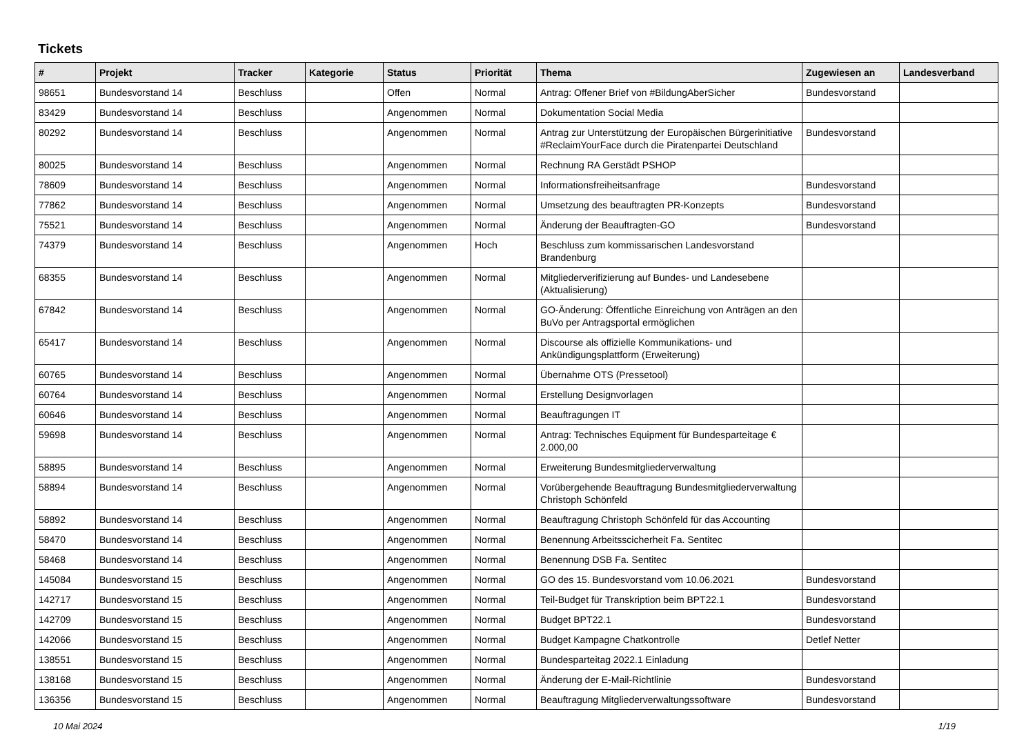Tickets
| # | Projekt | Tracker | Kategorie | Status | Priorität | Thema | Zugewiesen an | Landesverband |
| --- | --- | --- | --- | --- | --- | --- | --- | --- |
| 98651 | Bundesvorstand 14 | Beschluss | | Offen | Normal | Antrag: Offener Brief von #BildungAberSicher | Bundesvorstand | |
| 83429 | Bundesvorstand 14 | Beschluss | | Angenommen | Normal | Dokumentation Social Media | | |
| 80292 | Bundesvorstand 14 | Beschluss | | Angenommen | Normal | Antrag zur Unterstützung der Europäischen Bürgerinitiative #ReclaimYourFace durch die Piratenpartei Deutschland | Bundesvorstand | |
| 80025 | Bundesvorstand 14 | Beschluss | | Angenommen | Normal | Rechnung RA Gerstädt PSHOP | | |
| 78609 | Bundesvorstand 14 | Beschluss | | Angenommen | Normal | Informationsfreiheitsanfrage | Bundesvorstand | |
| 77862 | Bundesvorstand 14 | Beschluss | | Angenommen | Normal | Umsetzung des beauftragten PR-Konzepts | Bundesvorstand | |
| 75521 | Bundesvorstand 14 | Beschluss | | Angenommen | Normal | Änderung der Beauftragten-GO | Bundesvorstand | |
| 74379 | Bundesvorstand 14 | Beschluss | | Angenommen | Hoch | Beschluss zum kommissarischen Landesvorstand Brandenburg | | |
| 68355 | Bundesvorstand 14 | Beschluss | | Angenommen | Normal | Mitgliederverifizierung auf Bundes- und Landesebene (Aktualisierung) | | |
| 67842 | Bundesvorstand 14 | Beschluss | | Angenommen | Normal | GO-Änderung: Öffentliche Einreichung von Anträgen an den BuVo per Antragsportal ermöglichen | | |
| 65417 | Bundesvorstand 14 | Beschluss | | Angenommen | Normal | Discourse als offizielle Kommunikations- und Ankündigungsplattform (Erweiterung) | | |
| 60765 | Bundesvorstand 14 | Beschluss | | Angenommen | Normal | Übernahme OTS (Pressetool) | | |
| 60764 | Bundesvorstand 14 | Beschluss | | Angenommen | Normal | Erstellung Designvorlagen | | |
| 60646 | Bundesvorstand 14 | Beschluss | | Angenommen | Normal | Beauftragungen IT | | |
| 59698 | Bundesvorstand 14 | Beschluss | | Angenommen | Normal | Antrag: Technisches Equipment für Bundesparteitage € 2.000,00 | | |
| 58895 | Bundesvorstand 14 | Beschluss | | Angenommen | Normal | Erweiterung Bundesmitgliederverwaltung | | |
| 58894 | Bundesvorstand 14 | Beschluss | | Angenommen | Normal | Vorübergehende Beauftragung Bundesmitgliederverwaltung Christoph Schönfeld | | |
| 58892 | Bundesvorstand 14 | Beschluss | | Angenommen | Normal | Beauftragung Christoph Schönfeld für das Accounting | | |
| 58470 | Bundesvorstand 14 | Beschluss | | Angenommen | Normal | Benennung Arbeitsscicherheit Fa. Sentitec | | |
| 58468 | Bundesvorstand 14 | Beschluss | | Angenommen | Normal | Benennung DSB Fa. Sentitec | | |
| 145084 | Bundesvorstand 15 | Beschluss | | Angenommen | Normal | GO des 15. Bundesvorstand vom 10.06.2021 | Bundesvorstand | |
| 142717 | Bundesvorstand 15 | Beschluss | | Angenommen | Normal | Teil-Budget für Transkription beim BPT22.1 | Bundesvorstand | |
| 142709 | Bundesvorstand 15 | Beschluss | | Angenommen | Normal | Budget BPT22.1 | Bundesvorstand | |
| 142066 | Bundesvorstand 15 | Beschluss | | Angenommen | Normal | Budget Kampagne Chatkontrolle | Detlef Netter | |
| 138551 | Bundesvorstand 15 | Beschluss | | Angenommen | Normal | Bundesparteitag 2022.1 Einladung | | |
| 138168 | Bundesvorstand 15 | Beschluss | | Angenommen | Normal | Änderung der E-Mail-Richtlinie | Bundesvorstand | |
| 136356 | Bundesvorstand 15 | Beschluss | | Angenommen | Normal | Beauftragung Mitgliederverwaltungssoftware | Bundesvorstand | |
10 Mai 2024 1/19